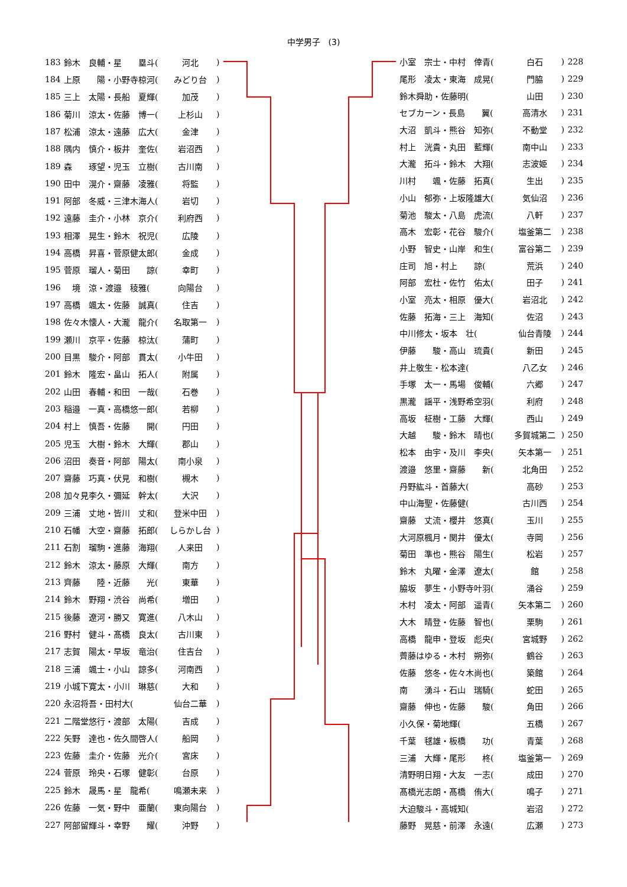中学男子　(3)
| 183 | 鈴木 良輔・星 塁斗( | 河北 | ) |
| 184 | 上原 陽・小野寺椋河( | みどり台 | ) |
| 185 | 三上 太陽・長船 夏輝( | 加茂 | ) |
| 186 | 菊川 涼太・佐藤 博一( | 上杉山 | ) |
| 187 | 松浦 涼太・遠藤 広大( | 金津 | ) |
| 188 | 隅内 慎介・板井 奎佐( | 岩沼西 | ) |
| 189 | 森 琢望・児玉 立樹( | 古川南 | ) |
| 190 | 田中 滉介・齋藤 凌雅( | 将監 | ) |
| 191 | 阿部 冬威・三津木海人( | 岩切 | ) |
| 192 | 遠藤 圭介・小林 京介( | 利府西 | ) |
| 193 | 相澤 晃生・鈴木 祝児( | 広陵 | ) |
| 194 | 高橋 昇喜・菅原健太郎( | 金成 | ) |
| 195 | 菅原 瑠人・菊田 諒( | 幸町 | ) |
| 196 | 境 涼・渡邉 稜雅( | 向陽台 | ) |
| 197 | 高橋 颯太・佐藤 誠真( | 住吉 | ) |
| 198 | 佐々木懐人・大瀧 龍介( | 名取第一 | ) |
| 199 | 瀬川 京平・佐藤 椋汰( | 蒲町 | ) |
| 200 | 目黒 駿介・阿部 貫太( | 小牛田 | ) |
| 201 | 鈴木 隆宏・畠山 拓人( | 附属 | ) |
| 202 | 山田 春輔・和田 一哉( | 石巻 | ) |
| 203 | 稲邉 一真・高橋悠一郎( | 若柳 | ) |
| 204 | 村上 慎吾・佐藤 開( | 円田 | ) |
| 205 | 児玉 大樹・鈴木 大輝( | 郡山 | ) |
| 206 | 沼田 奏音・阿部 陽太( | 南小泉 | ) |
| 207 | 齋藤 巧真・伏見 和樹( | 槻木 | ) |
| 208 | 加々見李久・彌延 幹太( | 大沢 | ) |
| 209 | 三浦 丈地・皆川 丈和( | 登米中田 | ) |
| 210 | 石幡 大空・齋藤 拓郎( | しらかし台 | ) |
| 211 | 石割 瑠駒・進藤 海翔( | 人来田 | ) |
| 212 | 鈴木 涼太・藤原 大輝( | 南方 | ) |
| 213 | 齊藤 陸・近藤 光( | 東華 | ) |
| 214 | 鈴木 野翔・渋谷 尚希( | 増田 | ) |
| 215 | 後藤 遼河・勝又 寛進( | 八木山 | ) |
| 216 | 野村 健斗・髙橋 良太( | 古川東 | ) |
| 217 | 志賀 陽太・早坂 竜治( | 住吉台 | ) |
| 218 | 三浦 颯士・小山 諒多( | 河南西 | ) |
| 219 | 小城下寛太・小川 琳慈( | 大和 | ) |
| 220 | 永沼将吾・田村大( | 仙台二華 | ) |
| 221 | 二階堂悠行・渡部 太陽( | 吉成 | ) |
| 222 | 矢野 達也・佐久間啓人( | 船岡 | ) |
| 223 | 佐藤 圭介・佐藤 光介( | 宮床 | ) |
| 224 | 菅原 玲央・石塚 健彰( | 台原 | ) |
| 225 | 鈴木 晟馬・星 龍希( | 鳴瀬未来 | ) |
| 226 | 佐藤 一気・野中 亜蘭( | 東向陽台 | ) |
| 227 | 阿部留輝斗・幸野 耀( | 沖野 | ) |
| 小室 宗士・中村 倖青( | 白石 | ) | 228 |
| 尾形 凌太・東海 成晃( | 門脇 | ) | 229 |
| 鈴木舜助・佐藤明( | 山田 | ) | 230 |
| セブカーン・長島 翼( | 高清水 | ) | 231 |
| 大沼 凱斗・熊谷 知弥( | 不動堂 | ) | 232 |
| 村上 洸貴・丸田 藍輝( | 南中山 | ) | 233 |
| 大瀧 拓斗・鈴木 大翔( | 志波姫 | ) | 234 |
| 川村 颯・佐藤 拓真( | 生出 | ) | 235 |
| 小山 郁弥・上坂隆雄大( | 気仙沼 | ) | 236 |
| 菊池 駿太・八島 虎流( | 八軒 | ) | 237 |
| 高木 宏彰・花谷 駿介( | 塩釜第二 | ) | 238 |
| 小野 智史・山岸 和生( | 富谷第二 | ) | 239 |
| 庄司 旭・村上 諒( | 荒浜 | ) | 240 |
| 阿部 宏杜・佐竹 佑太( | 田子 | ) | 241 |
| 小室 亮太・相原 優大( | 岩沼北 | ) | 242 |
| 佐藤 拓海・三上 海知( | 佐沼 | ) | 243 |
| 中川修太・坂本 壮( | 仙台青陵 | ) | 244 |
| 伊藤 駿・高山 琉貴( | 新田 | ) | 245 |
| 井上敬生・松本達( | 八乙女 | ) | 246 |
| 手塚 太一・馬場 俊輔( | 六郷 | ) | 247 |
| 黒瀧 謡平・浅野希空羽( | 利府 | ) | 248 |
| 高坂 柾樹・工藤 大輝( | 西山 | ) | 249 |
| 大越 駿・鈴木 晴也( | 多賀城第二 | ) | 250 |
| 松本 由宇・及川 李央( | 矢本第一 | ) | 251 |
| 渡邉 悠里・齋藤 新( | 北角田 | ) | 252 |
| 丹野紘斗・首藤大( | 高砂 | ) | 253 |
| 中山海聖・佐藤健( | 古川西 | ) | 254 |
| 齋藤 丈流・櫻井 悠真( | 玉川 | ) | 255 |
| 大河原楓月・関井 優太( | 寺岡 | ) | 256 |
| 菊田 準也・熊谷 陽生( | 松岩 | ) | 257 |
| 鈴木 丸曜・金澤 遼太( | 館 | ) | 258 |
| 脇坂 夢生・小野寺叶羽( | 涌谷 | ) | 259 |
| 木村 凌太・阿部 遥青( | 矢本第二 | ) | 260 |
| 大木 晴登・佐藤 智也( | 栗駒 | ) | 261 |
| 高橋 龍申・登坂 彪央( | 宮城野 | ) | 262 |
| 薺藤はゆる・木村 朔弥( | 鶴谷 | ) | 263 |
| 佐藤 悠冬・佐々木尚也( | 築館 | ) | 264 |
| 南 湧斗・石山 瑞騎( | 蛇田 | ) | 265 |
| 齋藤 伸也・佐藤 駿( | 角田 | ) | 266 |
| 小久保・菊地輝( | 五橋 | ) | 267 |
| 千葉 毬雄・板橋 功( | 青葉 | ) | 268 |
| 三浦 大輝・尾形 柊( | 塩釜第一 | ) | 269 |
| 清野明日翔・大友 一志( | 成田 | ) | 270 |
| 髙橋光志朗・髙橋 侑大( | 鳴子 | ) | 271 |
| 大迫駿斗・高城知( | 岩沼 | ) | 272 |
| 藤野 晃慈・前澤 永遠( | 広瀬 | ) | 273 |